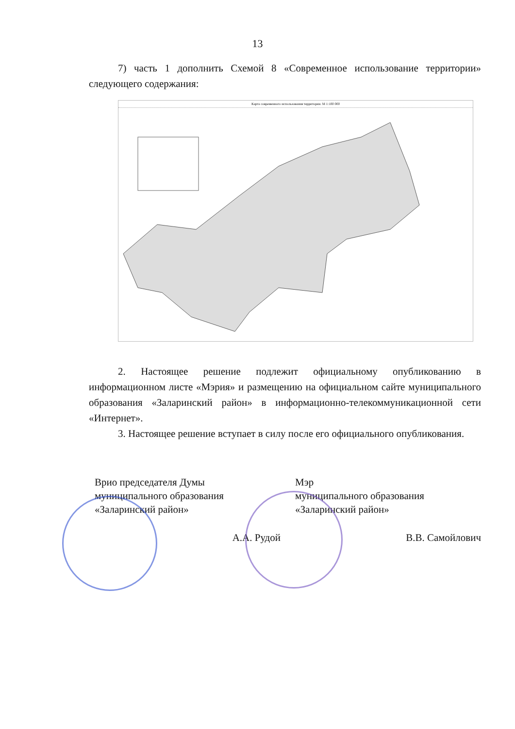13
7) часть 1 дополнить Схемой 8 «Современное использование территории» следующего содержания:
Карта современного использования территории. М 1:100 000
2. Настоящее решение подлежит официальному опубликованию в информационном листе «Мэрия» и размещению на официальном сайте муниципального образования «Заларинский район» в информационно-телекоммуникационной сети «Интернет».
3. Настоящее решение вступает в силу после его официального опубликования.
Врио председателя Думы
муниципального образования
«Заларинский район»
А.А. Рудой
Мэр
муниципального образования
«Заларинский район»
В.В. Самойлович